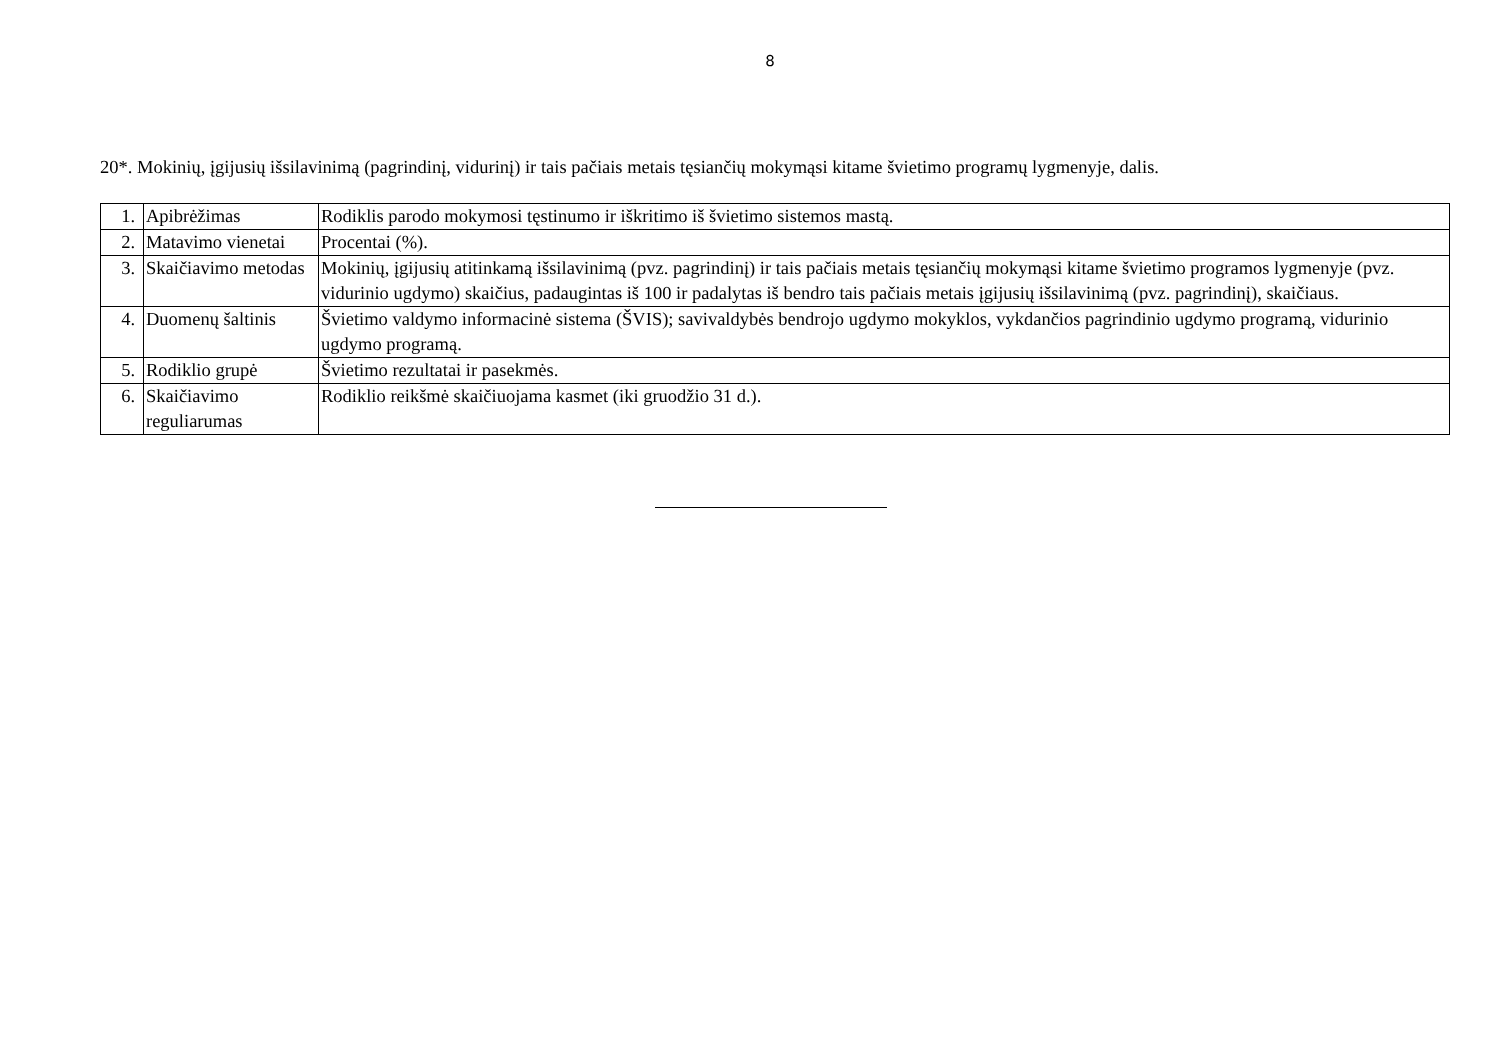8
20*. Mokinių, įgijusių išsilavinimą (pagrindinį, vidurinį) ir tais pačiais metais tęsiančių mokymąsi kitame švietimo programų lygmenyje, dalis.
| 1. | Apibrėžimas | Rodiklis parodo mokymosi tęstinumo ir iškritimo iš švietimo sistemos mastą. |
| 2. | Matavimo vienetai | Procentai (%). |
| 3. | Skaičiavimo metodas | Mokinių, įgijusių atitinkamą išsilavinimą (pvz. pagrindinį) ir tais pačiais metais tęsiančių mokymąsi kitame švietimo programos lygmenyje (pvz. vidurinio ugdymo) skaičius, padaugintas iš 100 ir padalytas iš bendro tais pačiais metais įgijusių išsilavinimą (pvz. pagrindinį), skaičiaus. |
| 4. | Duomenų šaltinis | Švietimo valdymo informacinė sistema (ŠVIS); savivaldybės bendrojo ugdymo mokyklos, vykdančios pagrindinio ugdymo programą, vidurinio ugdymo programą. |
| 5. | Rodiklio grupė | Švietimo rezultatai ir pasekmės. |
| 6. | Skaičiavimo reguliarumas | Rodiklio reikšmė skaičiuojama kasmet (iki gruodžio 31 d.). |